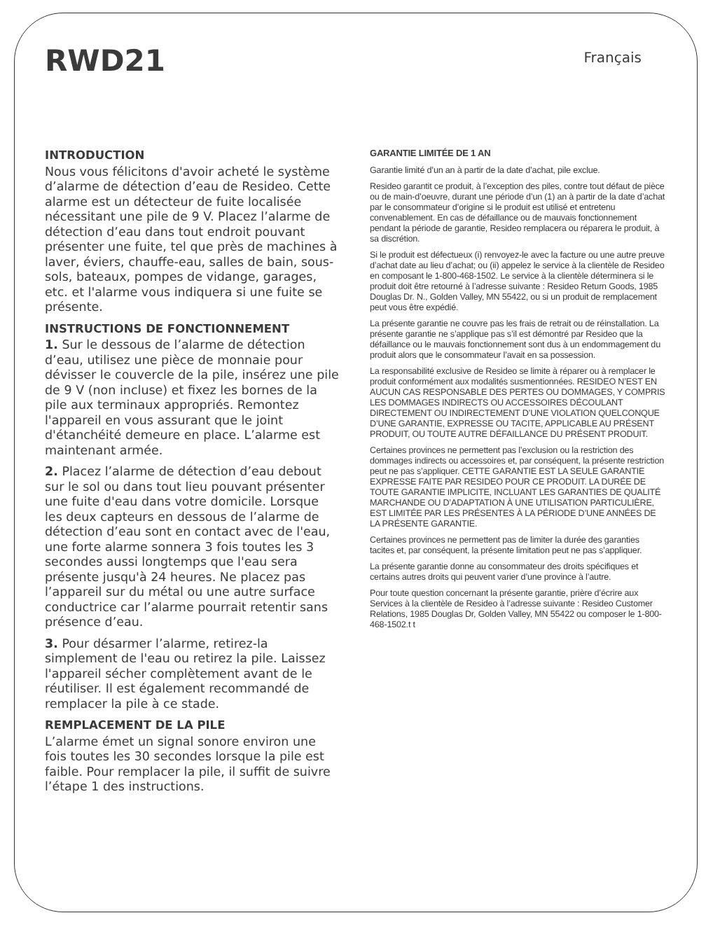RWD21
Français
INTRODUCTION
Nous vous félicitons d'avoir acheté le système d’alarme de détection d’eau de Resideo. Cette alarme est un détecteur de fuite localisée nécessitant une pile de 9 V. Placez l’alarme de détection d’eau dans tout endroit pouvant présenter une fuite, tel que près de machines à laver, éviers, chauffe-eau, salles de bain, sous-sols, bateaux, pompes de vidange, garages, etc. et l'alarme vous indiquera si une fuite se présente.
INSTRUCTIONS DE FONCTIONNEMENT
1. Sur le dessous de l’alarme de détection d’eau, utilisez une pièce de monnaie pour dévisser le couvercle de la pile, insérez une pile de 9 V (non incluse) et fixez les bornes de la pile aux terminaux appropriés. Remontez l'appareil en vous assurant que le joint d'étanchéité demeure en place. L’alarme est maintenant armée.
2. Placez l’alarme de détection d’eau debout sur le sol ou dans tout lieu pouvant présenter une fuite d'eau dans votre domicile. Lorsque les deux capteurs en dessous de l’alarme de détection d’eau sont en contact avec de l'eau, une forte alarme sonnera 3 fois toutes les 3 secondes aussi longtemps que l'eau sera présente jusqu'à 24 heures. Ne placez pas l’appareil sur du métal ou une autre surface conductrice car l’alarme pourrait retentir sans présence d’eau.
3. Pour désarmer l’alarme, retirez-la simplement de l'eau ou retirez la pile. Laissez l'appareil sécher complètement avant de le réutiliser. Il est également recommandé de remplacer la pile à ce stade.
REMPLACEMENT DE LA PILE
L’alarme émet un signal sonore environ une fois toutes les 30 secondes lorsque la pile est faible. Pour remplacer la pile, il suffit de suivre l’étape 1 des instructions.
GARANTIE LIMITÉE DE 1 AN
Garantie limité d’un an à partir de la date d’achat, pile exclue.
Resideo garantit ce produit, à l’exception des piles, contre tout défaut de pièce ou de main-d’oeuvre, durant une période d’un (1) an à partir de la date d’achat par le consommateur d’origine si le produit est utilisé et entretenu convenablement. En cas de défaillance ou de mauvais fonctionnement pendant la période de garantie, Resideo remplacera ou réparera le produit, à sa discrétion.
Si le produit est défectueux (i) renvoyez-le avec la facture ou une autre preuve d’achat date au lieu d’achat; ou (ii) appelez le service à la clientèle de Resideo en composant le 1-800-468-1502. Le service à la clientèle déterminera si le produit doit être retourné à l’adresse suivante : Resideo Return Goods, 1985 Douglas Dr. N., Golden Valley, MN 55422, ou si un produit de remplacement peut vous être expédié.
La présente garantie ne couvre pas les frais de retrait ou de réinstallation. La présente garantie ne s’applique pas s’il est démontré par Resideo que la défaillance ou le mauvais fonctionnement sont dus à un endommagement du produit alors que le consommateur l’avait en sa possession.
La responsabilité exclusive de Resideo se limite à réparer ou à remplacer le produit conformément aux modalités susmentionnées. RESIDEO N’EST EN AUCUN CAS RESPONSABLE DES PERTES OU DOMMAGES, Y COMPRIS LES DOMMAGES INDIRECTS OU ACCESSOIRES DÉCOULANT DIRECTEMENT OU INDIRECTEMENT D’UNE VIOLATION QUELCONQUE D’UNE GARANTIE, EXPRESSE OU TACITE, APPLICABLE AU PRÉSENT PRODUIT, OU TOUTE AUTRE DÉFAILLANCE DU PRÉSENT PRODUIT.
Certaines provinces ne permettent pas l’exclusion ou la restriction des dommages indirects ou accessoires et, par conséquent, la présente restriction peut ne pas s’appliquer. CETTE GARANTIE EST LA SEULE GARANTIE EXPRESSE FAITE PAR RESIDEO POUR CE PRODUIT. LA DURÉE DE TOUTE GARANTIE IMPLICITE, INCLUANT LES GARANTIES DE QUALITÉ MARCHANDE OU D’ADAPTATION À UNE UTILISATION PARTICULIÈRE, EST LIMITÉE PAR LES PRÉSENTES À LA PÉRIODE D’UNE ANNÉES DE LA PRÉSENTE GARANTIE.
Certaines provinces ne permettent pas de limiter la durée des garanties tacites et, par conséquent, la présente limitation peut ne pas s’appliquer.
La présente garantie donne au consommateur des droits spécifiques et certains autres droits qui peuvent varier d’une province à l’autre.
Pour toute question concernant la présente garantie, prière d’écrire aux Services à la clientèle de Resideo à l’adresse suivante : Resideo Customer Relations, 1985 Douglas Dr, Golden Valley, MN 55422 ou composer le 1-800-468-1502.t t